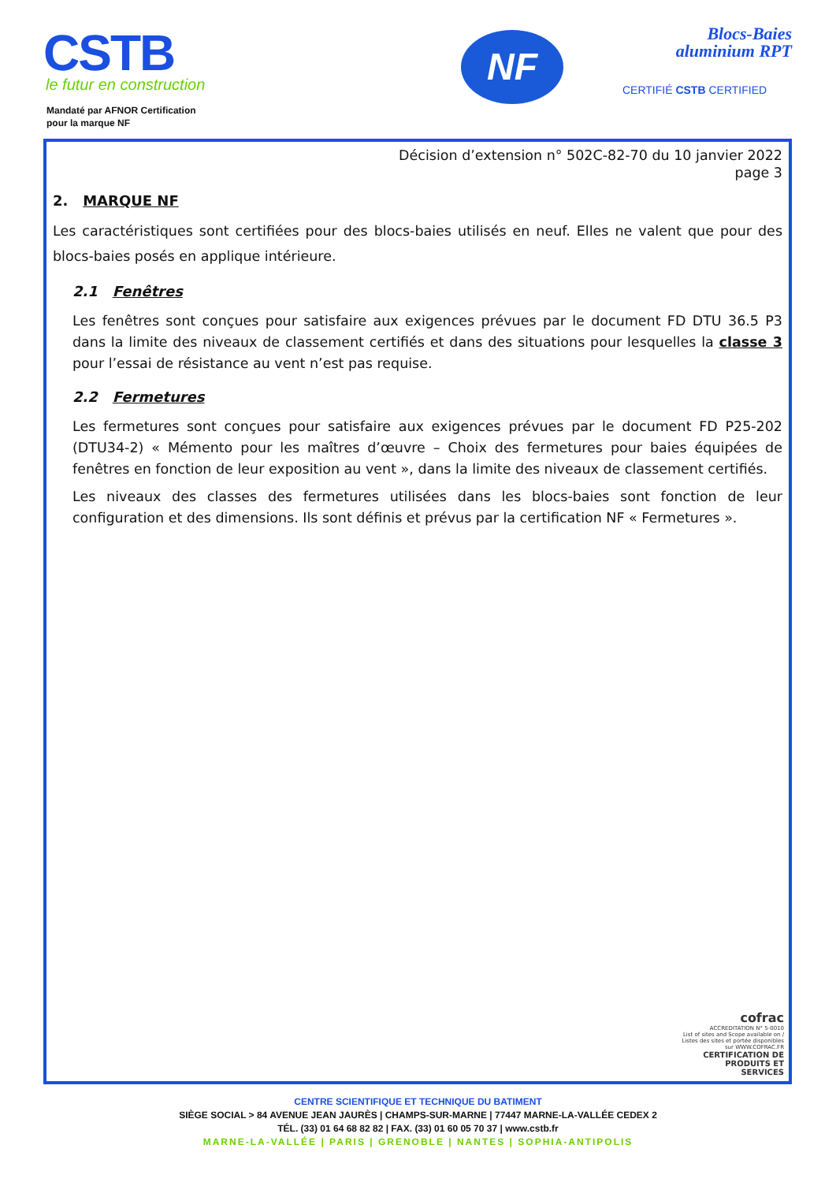CSTB
le futur en construction
Mandaté par AFNOR Certification
pour la marque NF
NF
Blocs-Baies
aluminium RPT
CERTIFIÉ CSTB CERTIFIED
Décision d’extension n° 502C-82-70 du 10 janvier 2022
page 3
2. MARQUE NF
Les caractéristiques sont certifiées pour des blocs-baies utilisés en neuf. Elles ne valent que pour des blocs-baies posés en applique intérieure.
2.1 Fenêtres
Les fenêtres sont conçues pour satisfaire aux exigences prévues par le document FD DTU 36.5 P3 dans la limite des niveaux de classement certifiés et dans des situations pour lesquelles la classe 3 pour l’essai de résistance au vent n’est pas requise.
2.2 Fermetures
Les fermetures sont conçues pour satisfaire aux exigences prévues par le document FD P25-202 (DTU34-2) « Mémento pour les maîtres d’œuvre – Choix des fermetures pour baies équipées de fenêtres en fonction de leur exposition au vent », dans la limite des niveaux de classement certifiés.
Les niveaux des classes des fermetures utilisées dans les blocs-baies sont fonction de leur configuration et des dimensions. Ils sont définis et prévus par la certification NF « Fermetures ».
cofrac
ACCREDITATION N° 5-0010
List of sites and Scope available on / Listes des sites et portée disponibles sur WWW.COFRAC.FR
CERTIFICATION DE PRODUITS ET SERVICES
CENTRE SCIENTIFIQUE ET TECHNIQUE DU BATIMENT
SIÈGE SOCIAL > 84 AVENUE JEAN JAURÈS | CHAMPS-SUR-MARNE | 77447 MARNE-LA-VALLÉE CEDEX 2
TÉL. (33) 01 64 68 82 82 | FAX. (33) 01 60 05 70 37 | www.cstb.fr
MARNE-LA-VALLÉE | PARIS | GRENOBLE | NANTES | SOPHIA-ANTIPOLIS